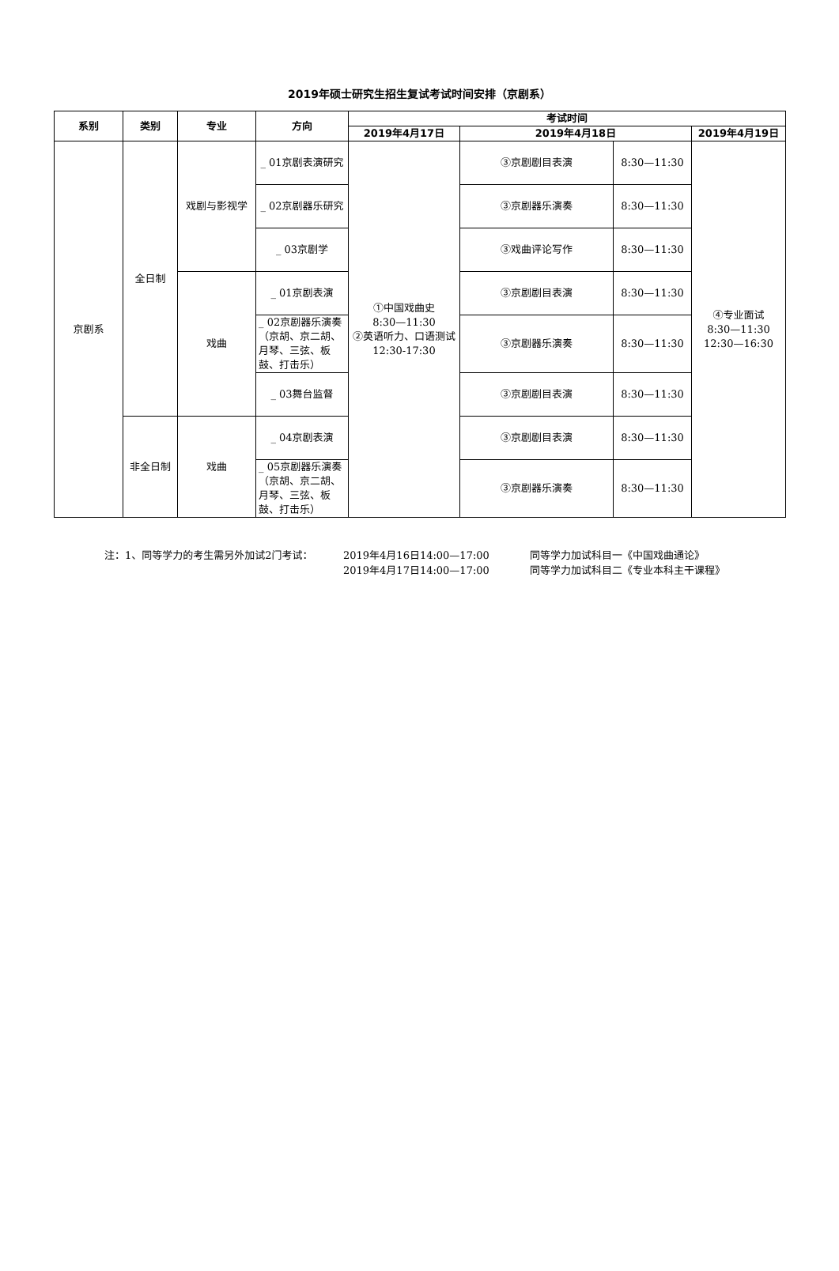2019年硕士研究生招生复试考试时间安排（京剧系）
| 系别 | 类别 | 专业 | 方向 | 考试时间 | | | |
| --- | --- | --- | --- | --- | --- | --- | --- |
| | | | | 2019年4月17日 | 2019年4月18日 | | 2019年4月19日 |
| 京剧系 | 全日制 | 戏剧与影视学 | _ 01京剧表演研究 | ①中国戏曲史 8:30—11:30 ②英语听力、口语测试12:30-17:30 | ③京剧剧目表演 | 8:30—11:30 | ④专业面试 8:30—11:30 12:30—16:30 |
| | | | _ 02京剧器乐研究 | | ③京剧器乐演奏 | 8:30—11:30 | |
| | | | _ 03京剧学 | | ③戏曲评论写作 | 8:30—11:30 | |
| | | 戏曲 | _ 01京剧表演 | | ③京剧剧目表演 | 8:30—11:30 | |
| | | | _ 02京剧器乐演奏（京胡、京二胡、月琴、三弦、板鼓、打击乐） | | ③京剧器乐演奏 | 8:30—11:30 | |
| | | | _ 03舞台监督 | | ③京剧剧目表演 | 8:30—11:30 | |
| | 非全日制 | 戏曲 | _ 04京剧表演 | | ③京剧剧目表演 | 8:30—11:30 | |
| | | | _ 05京剧器乐演奏（京胡、京二胡、月琴、三弦、板鼓、打击乐） | | ③京剧器乐演奏 | 8:30—11:30 | |
注：1、同等学力的考生需另外加试2门考试：
2019年4月16日14:00—17:00
同等学力加试科目一《中国戏曲通论》
2019年4月17日14:00—17:00
同等学力加试科目二《专业本科主干课程》